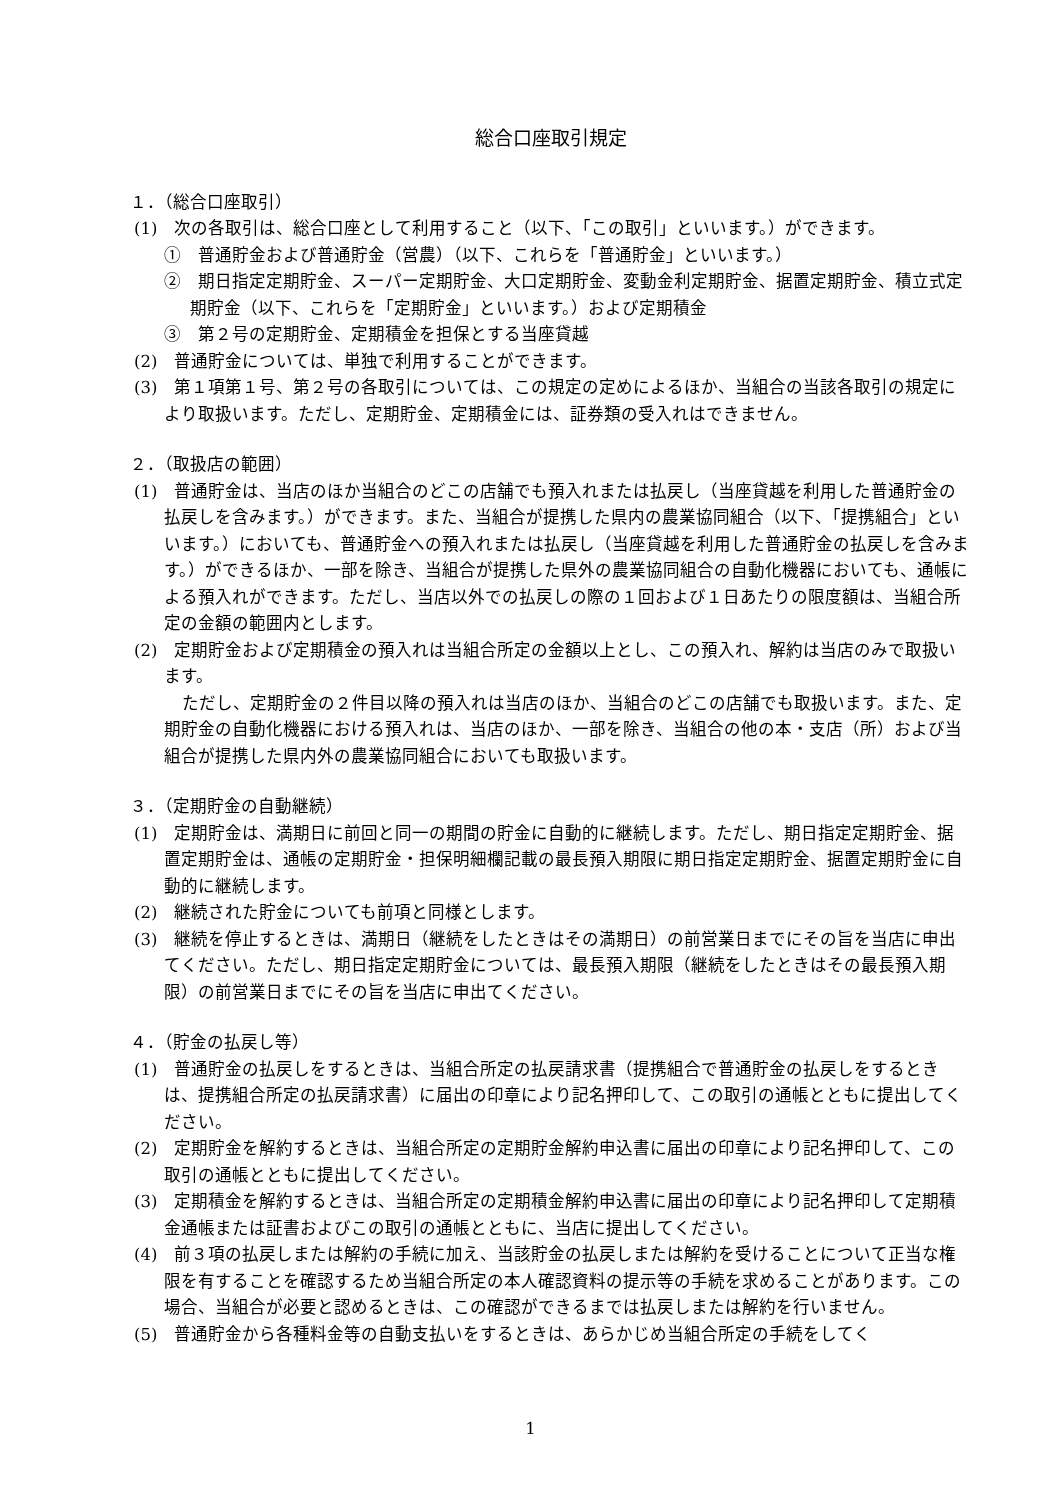総合口座取引規定
１．（総合口座取引）
(1)　次の各取引は、総合口座として利用すること（以下、「この取引」といいます。）ができます。
①　普通貯金および普通貯金（営農）（以下、これらを「普通貯金」といいます。）
②　期日指定定期貯金、スーパー定期貯金、大口定期貯金、変動金利定期貯金、据置定期貯金、積立式定期貯金（以下、これらを「定期貯金」といいます。）および定期積金
③　第２号の定期貯金、定期積金を担保とする当座貸越
(2)　普通貯金については、単独で利用することができます。
(3)　第１項第１号、第２号の各取引については、この規定の定めによるほか、当組合の当該各取引の規定により取扱います。ただし、定期貯金、定期積金には、証券類の受入れはできません。
２．（取扱店の範囲）
(1)　普通貯金は、当店のほか当組合のどこの店舗でも預入れまたは払戻し（当座貸越を利用した普通貯金の払戻しを含みます。）ができます。また、当組合が提携した県内の農業協同組合（以下、「提携組合」といいます。）においても、普通貯金への預入れまたは払戻し（当座貸越を利用した普通貯金の払戻しを含みます。）ができるほか、一部を除き、当組合が提携した県外の農業協同組合の自動化機器においても、通帳による預入れができます。ただし、当店以外での払戻しの際の１回および１日あたりの限度額は、当組合所定の金額の範囲内とします。
(2)　定期貯金および定期積金の預入れは当組合所定の金額以上とし、この預入れ、解約は当店のみで取扱います。
ただし、定期貯金の２件目以降の預入れは当店のほか、当組合のどこの店舗でも取扱います。また、定期貯金の自動化機器における預入れは、当店のほか、一部を除き、当組合の他の本・支店（所）および当組合が提携した県内外の農業協同組合においても取扱います。
３．（定期貯金の自動継続）
(1)　定期貯金は、満期日に前回と同一の期間の貯金に自動的に継続します。ただし、期日指定定期貯金、据置定期貯金は、通帳の定期貯金・担保明細欄記載の最長預入期限に期日指定定期貯金、据置定期貯金に自動的に継続します。
(2)　継続された貯金についても前項と同様とします。
(3)　継続を停止するときは、満期日（継続をしたときはその満期日）の前営業日までにその旨を当店に申出てください。ただし、期日指定定期貯金については、最長預入期限（継続をしたときはその最長預入期限）の前営業日までにその旨を当店に申出てください。
４．（貯金の払戻し等）
(1)　普通貯金の払戻しをするときは、当組合所定の払戻請求書（提携組合で普通貯金の払戻しをするときは、提携組合所定の払戻請求書）に届出の印章により記名押印して、この取引の通帳とともに提出してください。
(2)　定期貯金を解約するときは、当組合所定の定期貯金解約申込書に届出の印章により記名押印して、この取引の通帳とともに提出してください。
(3)　定期積金を解約するときは、当組合所定の定期積金解約申込書に届出の印章により記名押印して定期積金通帳または証書およびこの取引の通帳とともに、当店に提出してください。
(4)　前３項の払戻しまたは解約の手続に加え、当該貯金の払戻しまたは解約を受けることについて正当な権限を有することを確認するため当組合所定の本人確認資料の提示等の手続を求めることがあります。この場合、当組合が必要と認めるときは、この確認ができるまでは払戻しまたは解約を行いません。
(5)　普通貯金から各種料金等の自動支払いをするときは、あらかじめ当組合所定の手続をしてく
1